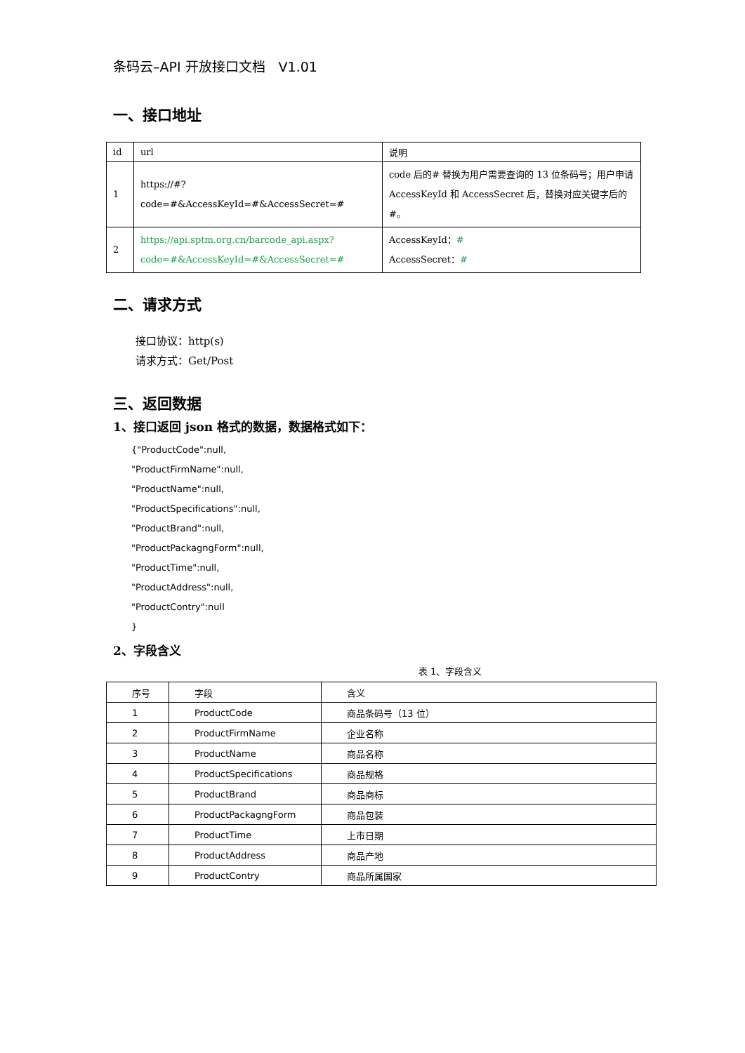条码云–API 开放接口文档　V1.01
一、接口地址
| id | url | 说明 |
| --- | --- | --- |
| 1 | https://#?code=#&AccessKeyId=#&AccessSecret=# | code 后的# 替换为用户需要查询的 13 位条码号；用户申请 AccessKeyId 和 AccessSecret 后，替换对应关键字后的#。 |
| 2 | https://api.sptm.org.cn/barcode_api.aspx?code=#&AccessKeyId=#&AccessSecret=# | AccessKeyId： # AccessSecret： # |
二、请求方式
接口协议：http(s)
请求方式：Get/Post
三、返回数据
1、接口返回 json 格式的数据，数据格式如下：
{"ProductCode":null,
"ProductFirmName":null,
"ProductName":null,
"ProductSpecifications":null,
"ProductBrand":null,
"ProductPackagngForm":null,
"ProductTime":null,
"ProductAddress":null,
"ProductContry":null
}
2、字段含义
表 1、字段含义
| 序号 | 字段 | 含义 |
| --- | --- | --- |
| 1 | ProductCode | 商品条码号（13 位） |
| 2 | ProductFirmName | 企业名称 |
| 3 | ProductName | 商品名称 |
| 4 | ProductSpecifications | 商品规格 |
| 5 | ProductBrand | 商品商标 |
| 6 | ProductPackagngForm | 商品包装 |
| 7 | ProductTime | 上市日期 |
| 8 | ProductAddress | 商品产地 |
| 9 | ProductContry | 商品所属国家 |